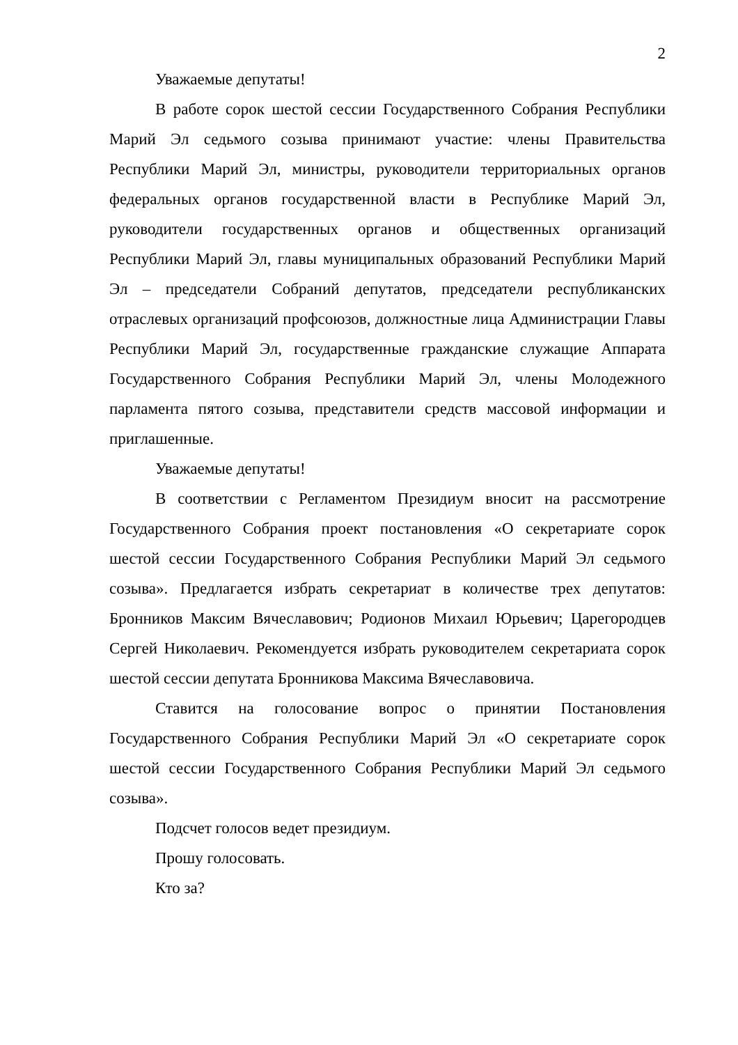2
Уважаемые депутаты!
В работе сорок шестой сессии Государственного Собрания Республики Марий Эл седьмого созыва принимают участие: члены Правительства Республики Марий Эл, министры, руководители территориальных органов федеральных органов государственной власти в Республике Марий Эл, руководители государственных органов и общественных организаций Республики Марий Эл, главы муниципальных образований Республики Марий Эл – председатели Собраний депутатов, председатели республиканских отраслевых организаций профсоюзов, должностные лица Администрации Главы Республики Марий Эл, государственные гражданские служащие Аппарата Государственного Собрания Республики Марий Эл, члены Молодежного парламента пятого созыва, представители средств массовой информации и приглашенные.
Уважаемые депутаты!
В соответствии с Регламентом Президиум вносит на рассмотрение Государственного Собрания проект постановления «О секретариате сорок шестой сессии Государственного Собрания Республики Марий Эл седьмого созыва». Предлагается избрать секретариат в количестве трех депутатов: Бронников Максим Вячеславович; Родионов Михаил Юрьевич; Царегородцев Сергей Николаевич. Рекомендуется избрать руководителем секретариата сорок шестой сессии депутата Бронникова Максима Вячеславовича.
Ставится на голосование вопрос о принятии Постановления Государственного Собрания Республики Марий Эл «О секретариате сорок шестой сессии Государственного Собрания Республики Марий Эл седьмого созыва».
Подсчет голосов ведет президиум.
Прошу голосовать.
Кто за?